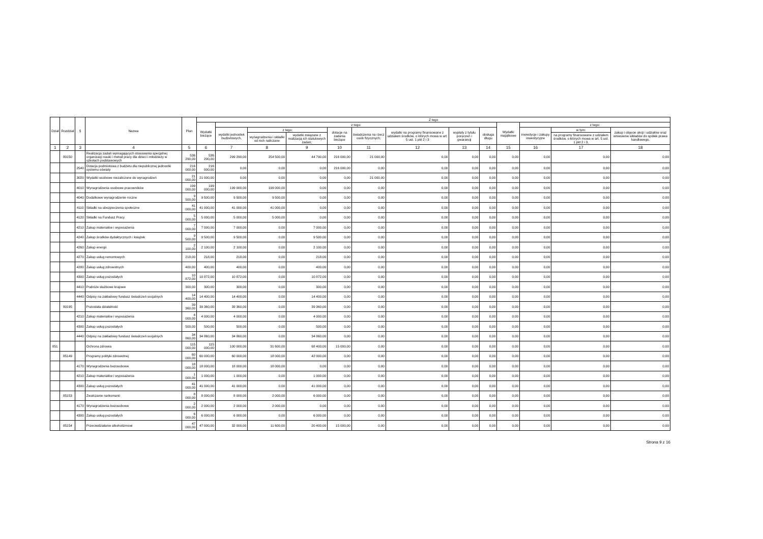| Dział | Rozdział | § | Nazwa | Plan | Z tego | | | | | | | | | | | | |
| --- | --- | --- | --- | --- | --- | --- | --- | --- | --- | --- | --- | --- | --- | --- | --- | --- | --- |
| | | | | | Wydatki bieżące | z tego: | | | | | | | | Wydatki majątkowe | z tego: | | |
| | | | | | | wydatki jednostek budżetowych, | z tego: | | dotacje na zadania bieżące | świadczenia na rzecz osób fizycznych; | wydatki na programy finansowane z udziałem środków, o których mowa w art. 5 ust. 1 pkt 2 i 3 | wypłaty z tytułu poręczeń i gwarancji | obsługa długu | | inwestycje i zakupy inwestycyjne | w tym: | zakup i objęcie akcji i udziałów oraz wniesienie wkładów do spółek prawa handlowego. |
| | | | | | | | wynagrodzenia i składki od nich naliczane | wydatki związane z realizacją ich statutowych zadań; | | | | | | | | na programy finansowane z udziałem środków, o których mowa w art. 5 ust. 1 pkt 2 i 3, | |
| 1 | 2 | 3 | 4 | 5 | 6 | 7 | 8 | 9 | 10 | 11 | 12 | 13 | 14 | 15 | 16 | 17 | 18 |
| | 80150 | | Realizacja zadań wymagających stosowania specjalnej organizacji nauki i metod pracy dla dzieci i młodzieży w szkołach podstawowych | 536 290,00 | 536 290,00 | 299 290,00 | 254 500,00 | 44 790,00 | 216 000,00 | 21 000,00 | 0,00 | 0,00 | 0,00 | 0,00 | 0,00 | 0,00 | 0,00 |
| | | 2540 | Dotacja podmiotowa z budżetu dla niepublicznej jednostki systemu oświaty | 216 000,00 | 216 000,00 | 0,00 | 0,00 | 0,00 | 216 000,00 | 0,00 | 0,00 | 0,00 | 0,00 | 0,00 | 0,00 | 0,00 | 0,00 |
| | | 3020 | Wydatki osobowe niezaliczone do wynagrodzeń | 21 000,00 | 21 000,00 | 0,00 | 0,00 | 0,00 | 0,00 | 21 000,00 | 0,00 | 0,00 | 0,00 | 0,00 | 0,00 | 0,00 | 0,00 |
| | | 4010 | Wynagrodzenia osobowe pracowników | 199 000,00 | 199 000,00 | 199 000,00 | 199 000,00 | 0,00 | 0,00 | 0,00 | 0,00 | 0,00 | 0,00 | 0,00 | 0,00 | 0,00 | 0,00 |
| | | 4040 | Dodatkowe wynagrodzenie roczne | 9 500,00 | 9 500,00 | 9 500,00 | 9 500,00 | 0,00 | 0,00 | 0,00 | 0,00 | 0,00 | 0,00 | 0,00 | 0,00 | 0,00 | 0,00 |
| | | 4110 | Składki na ubezpieczenia społeczne | 41 000,00 | 41 000,00 | 41 000,00 | 41 000,00 | 0,00 | 0,00 | 0,00 | 0,00 | 0,00 | 0,00 | 0,00 | 0,00 | 0,00 | 0,00 |
| | | 4120 | Składki na Fundusz Pracy | 5 000,00 | 5 000,00 | 5 000,00 | 5 000,00 | 0,00 | 0,00 | 0,00 | 0,00 | 0,00 | 0,00 | 0,00 | 0,00 | 0,00 | 0,00 |
| | | 4210 | Zakup materiałów i wyposażenia | 7 000,00 | 7 000,00 | 7 000,00 | 0,00 | 7 000,00 | 0,00 | 0,00 | 0,00 | 0,00 | 0,00 | 0,00 | 0,00 | 0,00 | 0,00 |
| | | 4240 | Zakup środków dydaktycznych i książek | 9 500,00 | 9 500,00 | 9 500,00 | 0,00 | 9 500,00 | 0,00 | 0,00 | 0,00 | 0,00 | 0,00 | 0,00 | 0,00 | 0,00 | 0,00 |
| | | 4260 | Zakup energii | 2 100,00 | 2 100,00 | 2 100,00 | 0,00 | 2 100,00 | 0,00 | 0,00 | 0,00 | 0,00 | 0,00 | 0,00 | 0,00 | 0,00 | 0,00 |
| | | 4270 | Zakup usług remontowych | 218,00 | 218,00 | 218,00 | 0,00 | 218,00 | 0,00 | 0,00 | 0,00 | 0,00 | 0,00 | 0,00 | 0,00 | 0,00 | 0,00 |
| | | 4280 | Zakup usług zdrowotnych | 400,00 | 400,00 | 400,00 | 0,00 | 400,00 | 0,00 | 0,00 | 0,00 | 0,00 | 0,00 | 0,00 | 0,00 | 0,00 | 0,00 |
| | | 4300 | Zakup usług pozostałych | 10 872,00 | 10 872,00 | 10 872,00 | 0,00 | 10 872,00 | 0,00 | 0,00 | 0,00 | 0,00 | 0,00 | 0,00 | 0,00 | 0,00 | 0,00 |
| | | 4410 | Podróże służbowe krajowe | 300,00 | 300,00 | 300,00 | 0,00 | 300,00 | 0,00 | 0,00 | 0,00 | 0,00 | 0,00 | 0,00 | 0,00 | 0,00 | 0,00 |
| | | 4440 | Odpisy na zakładowy fundusz świadczeń socjalnych | 14 400,00 | 14 400,00 | 14 400,00 | 0,00 | 14 400,00 | 0,00 | 0,00 | 0,00 | 0,00 | 0,00 | 0,00 | 0,00 | 0,00 | 0,00 |
| | 80195 | | Pozostała działalność | 39 360,00 | 39 360,00 | 39 360,00 | 0,00 | 39 360,00 | 0,00 | 0,00 | 0,00 | 0,00 | 0,00 | 0,00 | 0,00 | 0,00 | 0,00 |
| | | 4210 | Zakup materiałów i wyposażenia | 4 000,00 | 4 000,00 | 4 000,00 | 0,00 | 4 000,00 | 0,00 | 0,00 | 0,00 | 0,00 | 0,00 | 0,00 | 0,00 | 0,00 | 0,00 |
| | | 4300 | Zakup usług pozostałych | 500,00 | 500,00 | 500,00 | 0,00 | 500,00 | 0,00 | 0,00 | 0,00 | 0,00 | 0,00 | 0,00 | 0,00 | 0,00 | 0,00 |
| | | 4440 | Odpisy na zakładowy fundusz świadczeń socjalnych | 34 860,00 | 34 860,00 | 34 860,00 | 0,00 | 34 860,00 | 0,00 | 0,00 | 0,00 | 0,00 | 0,00 | 0,00 | 0,00 | 0,00 | 0,00 |
| 851 | | | Ochrona zdrowia | 115 000,00 | 115 000,00 | 100 000,00 | 31 600,00 | 68 400,00 | 15 000,00 | 0,00 | 0,00 | 0,00 | 0,00 | 0,00 | 0,00 | 0,00 | 0,00 |
| | 85149 | | Programy polityki zdrowotnej | 60 000,00 | 60 000,00 | 60 000,00 | 18 000,00 | 42 000,00 | 0,00 | 0,00 | 0,00 | 0,00 | 0,00 | 0,00 | 0,00 | 0,00 | 0,00 |
| | | 4170 | Wynagrodzenia bezosobowe | 18 000,00 | 18 000,00 | 18 000,00 | 18 000,00 | 0,00 | 0,00 | 0,00 | 0,00 | 0,00 | 0,00 | 0,00 | 0,00 | 0,00 | 0,00 |
| | | 4210 | Zakup materiałów i wyposażenia | 1 000,00 | 1 000,00 | 1 000,00 | 0,00 | 1 000,00 | 0,00 | 0,00 | 0,00 | 0,00 | 0,00 | 0,00 | 0,00 | 0,00 | 0,00 |
| | | 4300 | Zakup usług pozostałych | 41 000,00 | 41 000,00 | 41 000,00 | 0,00 | 41 000,00 | 0,00 | 0,00 | 0,00 | 0,00 | 0,00 | 0,00 | 0,00 | 0,00 | 0,00 |
| | 85153 | | Zwalczanie narkomanii | 8 000,00 | 8 000,00 | 8 000,00 | 2 000,00 | 6 000,00 | 0,00 | 0,00 | 0,00 | 0,00 | 0,00 | 0,00 | 0,00 | 0,00 | 0,00 |
| | | 4170 | Wynagrodzenia bezosobowe | 2 000,00 | 2 000,00 | 2 000,00 | 2 000,00 | 0,00 | 0,00 | 0,00 | 0,00 | 0,00 | 0,00 | 0,00 | 0,00 | 0,00 | 0,00 |
| | | 4300 | Zakup usług pozostałych | 6 000,00 | 6 000,00 | 6 000,00 | 0,00 | 6 000,00 | 0,00 | 0,00 | 0,00 | 0,00 | 0,00 | 0,00 | 0,00 | 0,00 | 0,00 |
| | 85154 | | Przeciwdziałanie alkoholizmowi | 47 000,00 | 47 000,00 | 32 000,00 | 11 600,00 | 20 400,00 | 15 000,00 | 0,00 | 0,00 | 0,00 | 0,00 | 0,00 | 0,00 | 0,00 | 0,00 |
Strona 9 z 16